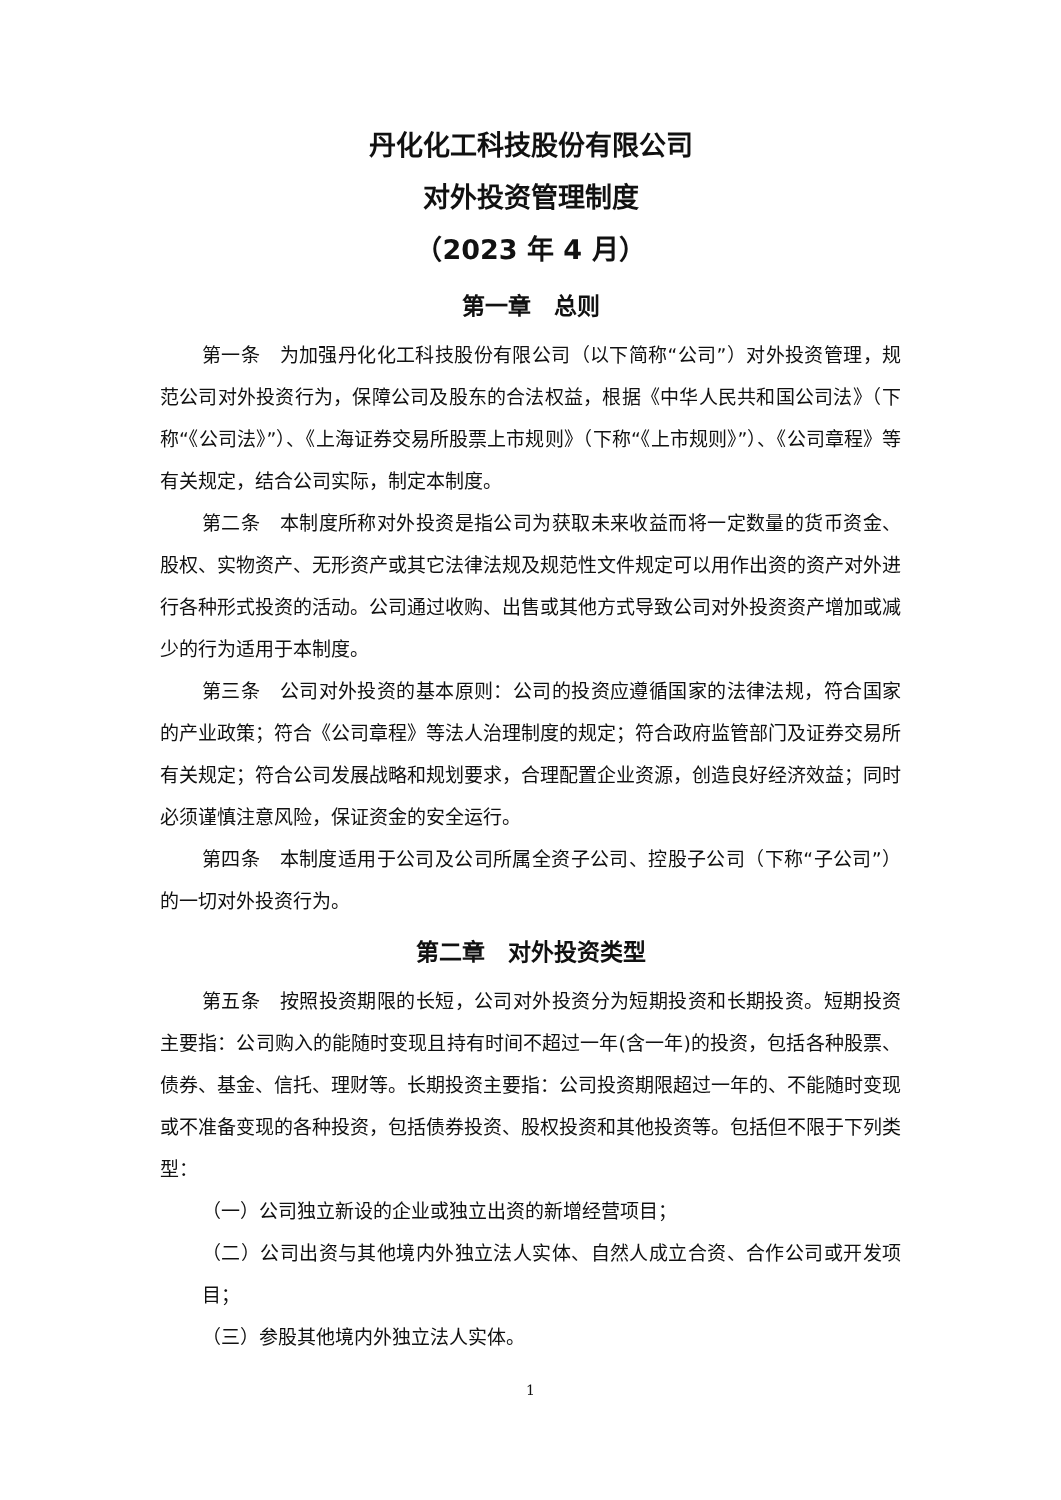丹化化工科技股份有限公司
对外投资管理制度
（2023 年 4 月）
第一章　总则
第一条　为加强丹化化工科技股份有限公司（以下简称“公司”）对外投资管理，规范公司对外投资行为，保障公司及股东的合法权益，根据《中华人民共和国公司法》（下称“《公司法》”）、《上海证券交易所股票上市规则》（下称“《上市规则》”）、《公司章程》等有关规定，结合公司实际，制定本制度。
第二条　本制度所称对外投资是指公司为获取未来收益而将一定数量的货币资金、股权、实物资产、无形资产或其它法律法规及规范性文件规定可以用作出资的资产对外进行各种形式投资的活动。公司通过收购、出售或其他方式导致公司对外投资资产增加或减少的行为适用于本制度。
第三条　公司对外投资的基本原则：公司的投资应遵循国家的法律法规，符合国家的产业政策；符合《公司章程》等法人治理制度的规定；符合政府监管部门及证券交易所有关规定；符合公司发展战略和规划要求，合理配置企业资源，创造良好经济效益；同时必须谨慎注意风险，保证资金的安全运行。
第四条　本制度适用于公司及公司所属全资子公司、控股子公司（下称“子公司”）的一切对外投资行为。
第二章　对外投资类型
第五条　按照投资期限的长短，公司对外投资分为短期投资和长期投资。短期投资主要指：公司购入的能随时变现且持有时间不超过一年(含一年)的投资，包括各种股票、债券、基金、信托、理财等。长期投资主要指：公司投资期限超过一年的、不能随时变现或不准备变现的各种投资，包括债券投资、股权投资和其他投资等。包括但不限于下列类型：
（一）公司独立新设的企业或独立出资的新增经营项目；
（二）公司出资与其他境内外独立法人实体、自然人成立合资、合作公司或开发项目；
（三）参股其他境内外独立法人实体。
1